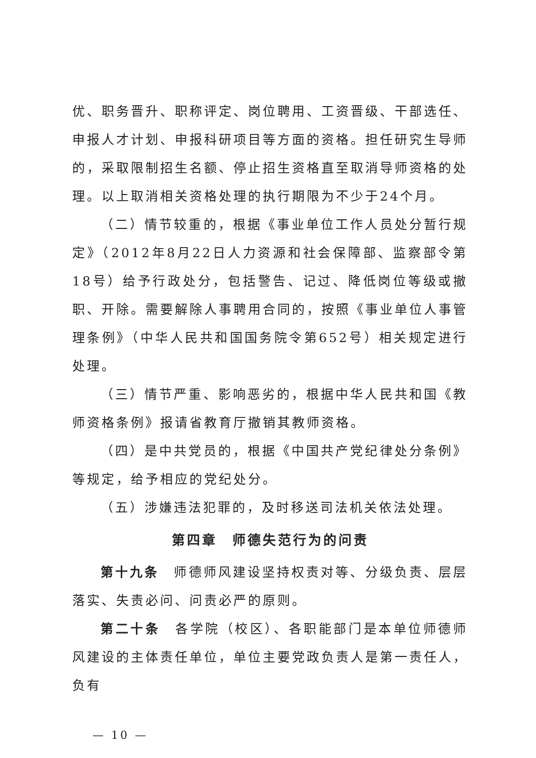优、职务晋升、职称评定、岗位聘用、工资晋级、干部选任、申报人才计划、申报科研项目等方面的资格。担任研究生导师的，采取限制招生名额、停止招生资格直至取消导师资格的处理。以上取消相关资格处理的执行期限为不少于24个月。
（二）情节较重的，根据《事业单位工作人员处分暂行规定》（2012年8月22日人力资源和社会保障部、监察部令第18号）给予行政处分，包括警告、记过、降低岗位等级或撤职、开除。需要解除人事聘用合同的，按照《事业单位人事管理条例》（中华人民共和国国务院令第652号）相关规定进行处理。
（三）情节严重、影响恶劣的，根据中华人民共和国《教师资格条例》报请省教育厅撤销其教师资格。
（四）是中共党员的，根据《中国共产党纪律处分条例》等规定，给予相应的党纪处分。
（五）涉嫌违法犯罪的，及时移送司法机关依法处理。
第四章　师德失范行为的问责
第十九条　师德师风建设坚持权责对等、分级负责、层层落实、失责必问、问责必严的原则。
第二十条　各学院（校区）、各职能部门是本单位师德师风建设的主体责任单位，单位主要党政负责人是第一责任人，负有
— 10 —